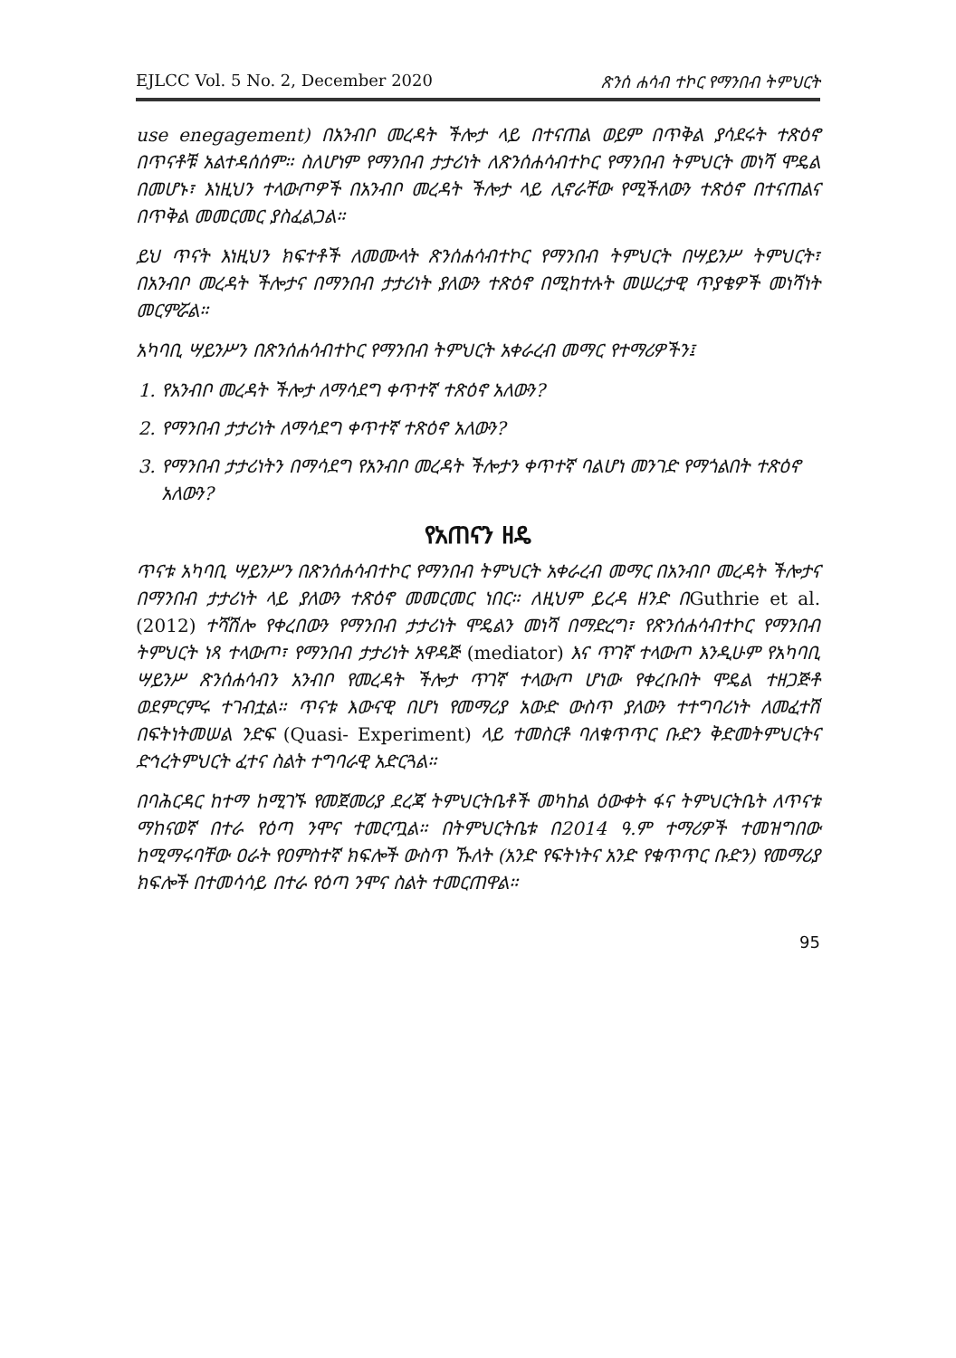EJLCC Vol. 5 No. 2, December 2020 ጽንሰ ሐሳብ ተኮር የማንበብ ትምህርት
use enegagement) በአንብቦ መረዳት ችሎታ ላይ በተናጠል ወይም በጥቅል ያሳደሩት ተጽዕኖ በጥናቶቹ አልተዳሰሰም። ስለሆነም የማንበብ ታታሪነት ለጽንሰሐሳብተኮር የማንበብ ትምህርት መነሻ ሞዴል በመሆኑ፣ እነዚህን ተላውጦዎች በአንብቦ መረዳት ችሎታ ላይ ሊኖራቸው የሚችለውን ተጽዕኖ በተናጠልና በጥቅል መመርመር ያስፈልጋል።
ይህ ጥናት እነዚህን ክፍተቶች ለመሙላት ጽንሰሐሳብተኮር የማንበብ ትምህርት በሣይንሥ ትምህርት፣ በአንብቦ መረዳት ችሎታና በማንበብ ታታሪነት ያለውን ተጽዕኖ በሚከተሉት መሠረታዊ ጥያቄዎች መነሻነት መርምሯል።
አካባቢ ሣይንሥን በጽንሰሐሳብተኮር የማንበብ ትምህርት አቀራረብ መማር የተማሪዎችን፤
1. የአንብቦ መረዳት ችሎታ ለማሳደግ ቀጥተኛ ተጽዕኖ አለውን?
2. የማንበብ ታታሪነት ለማሳደግ ቀጥተኛ ተጽዕኖ አለውን?
3. የማንበብ ታታሪነትን በማሳደግ የአንብቦ መረዳት ችሎታን ቀጥተኛ ባልሆነ መንገድ የማጎልበት ተጽዕኖ አለውን?
የአጠናን ዘዴ
ጥናቱ አካባቢ ሣይንሥን በጽንሰሐሳብተኮር የማንበብ ትምህርት አቀራረብ መማር በአንብቦ መረዳት ችሎታና በማንበብ ታታሪነት ላይ ያለውን ተጽዕኖ መመርመር ነበር። ለዚህም ይረዳ ዘንድ በGuthrie et al. (2012) ተሻሽሎ የቀረበውን የማንበብ ታታሪነት ሞዴልን መነሻ በማድረግ፣ የጽንሰሐሳብተኮር የማንበብ ትምህርት ነጻ ተላውጦ፣ የማንበብ ታታሪነት አዋዳጅ (mediator) እና ጥገኛ ተላውጦ እንዲሁም የአካባቢ ሣይንሥ ጽንሰሐሳብን አንብቦ የመረዳት ችሎታ ጥገኛ ተላውጦ ሆነው የቀረቡበት ሞዴል ተዘጋጅቶ ወደምርምሩ ተገብቷል። ጥናቱ እውናዊ በሆነ የመማሪያ አውድ ውስጥ ያለውን ተተግባሪነት ለመፈተሽ በፍትነትመሠል ንድፍ (Quasi- Experiment) ላይ ተመስርቶ ባለቁጥጥር ቡድን ቅድመትምህርትና ድኅረትምህርት ፈተና ስልት ተግባራዊ አድርጓል።
በባሕርዳር ከተማ ከሚገኙ የመጀመሪያ ደረጃ ትምህርትቤቶች መካከል ዕውቀት ፋና ትምህርትቤት ለጥናቱ ማከናወኛ በተራ የዕጣ ንሞና ተመርጧል። በትምህርትቤቱ በ2014 ዓ.ም ተማሪዎች ተመዝግበው ከሚማሩባቸው ዐራት የዐምስተኛ ክፍሎች ውስጥ ኹለት (አንድ የፍትነትና አንድ የቁጥጥር ቡድን) የመማሪያ ክፍሎች በተመሳሳይ በተራ የዕጣ ንሞና ስልት ተመርጠዋል።
95